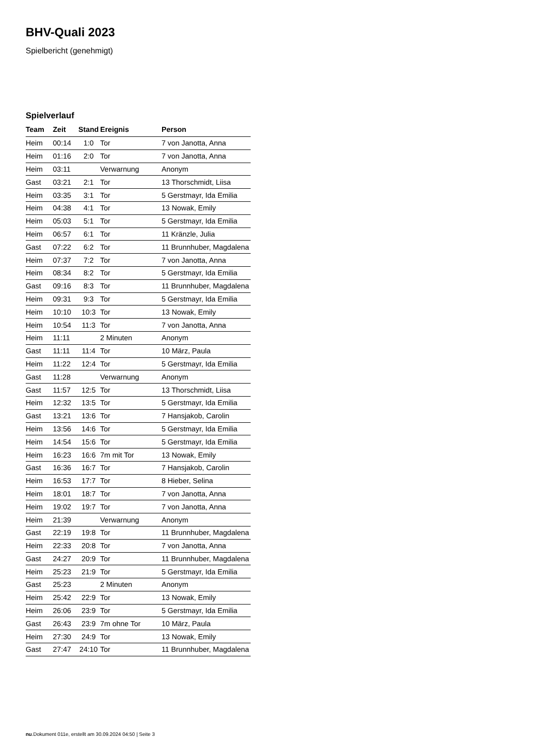BHV-Quali 2023
Spielbericht (genehmigt)
Spielverlauf
| Team | Zeit | Stand | Ereignis | Person |
| --- | --- | --- | --- | --- |
| Heim | 00:14 | 1:0 | Tor | 7 von Janotta, Anna |
| Heim | 01:16 | 2:0 | Tor | 7 von Janotta, Anna |
| Heim | 03:11 | | Verwarnung | Anonym |
| Gast | 03:21 | 2:1 | Tor | 13 Thorschmidt, Liisa |
| Heim | 03:35 | 3:1 | Tor | 5 Gerstmayr, Ida Emilia |
| Heim | 04:38 | 4:1 | Tor | 13 Nowak, Emily |
| Heim | 05:03 | 5:1 | Tor | 5 Gerstmayr, Ida Emilia |
| Heim | 06:57 | 6:1 | Tor | 11 Kränzle, Julia |
| Gast | 07:22 | 6:2 | Tor | 11 Brunnhuber, Magdalena |
| Heim | 07:37 | 7:2 | Tor | 7 von Janotta, Anna |
| Heim | 08:34 | 8:2 | Tor | 5 Gerstmayr, Ida Emilia |
| Gast | 09:16 | 8:3 | Tor | 11 Brunnhuber, Magdalena |
| Heim | 09:31 | 9:3 | Tor | 5 Gerstmayr, Ida Emilia |
| Heim | 10:10 | 10:3 | Tor | 13 Nowak, Emily |
| Heim | 10:54 | 11:3 | Tor | 7 von Janotta, Anna |
| Heim | 11:11 | | 2 Minuten | Anonym |
| Gast | 11:11 | 11:4 | Tor | 10 März, Paula |
| Heim | 11:22 | 12:4 | Tor | 5 Gerstmayr, Ida Emilia |
| Gast | 11:28 | | Verwarnung | Anonym |
| Gast | 11:57 | 12:5 | Tor | 13 Thorschmidt, Liisa |
| Heim | 12:32 | 13:5 | Tor | 5 Gerstmayr, Ida Emilia |
| Gast | 13:21 | 13:6 | Tor | 7 Hansjakob, Carolin |
| Heim | 13:56 | 14:6 | Tor | 5 Gerstmayr, Ida Emilia |
| Heim | 14:54 | 15:6 | Tor | 5 Gerstmayr, Ida Emilia |
| Heim | 16:23 | 16:6 | 7m mit Tor | 13 Nowak, Emily |
| Gast | 16:36 | 16:7 | Tor | 7 Hansjakob, Carolin |
| Heim | 16:53 | 17:7 | Tor | 8 Hieber, Selina |
| Heim | 18:01 | 18:7 | Tor | 7 von Janotta, Anna |
| Heim | 19:02 | 19:7 | Tor | 7 von Janotta, Anna |
| Heim | 21:39 | | Verwarnung | Anonym |
| Gast | 22:19 | 19:8 | Tor | 11 Brunnhuber, Magdalena |
| Heim | 22:33 | 20:8 | Tor | 7 von Janotta, Anna |
| Gast | 24:27 | 20:9 | Tor | 11 Brunnhuber, Magdalena |
| Heim | 25:23 | 21:9 | Tor | 5 Gerstmayr, Ida Emilia |
| Gast | 25:23 | | 2 Minuten | Anonym |
| Heim | 25:42 | 22:9 | Tor | 13 Nowak, Emily |
| Heim | 26:06 | 23:9 | Tor | 5 Gerstmayr, Ida Emilia |
| Gast | 26:43 | 23:9 | 7m ohne Tor | 10 März, Paula |
| Heim | 27:30 | 24:9 | Tor | 13 Nowak, Emily |
| Gast | 27:47 | 24:10 | Tor | 11 Brunnhuber, Magdalena |
nu.Dokument 011e, erstellt am 30.09.2024 04:50 | Seite 3